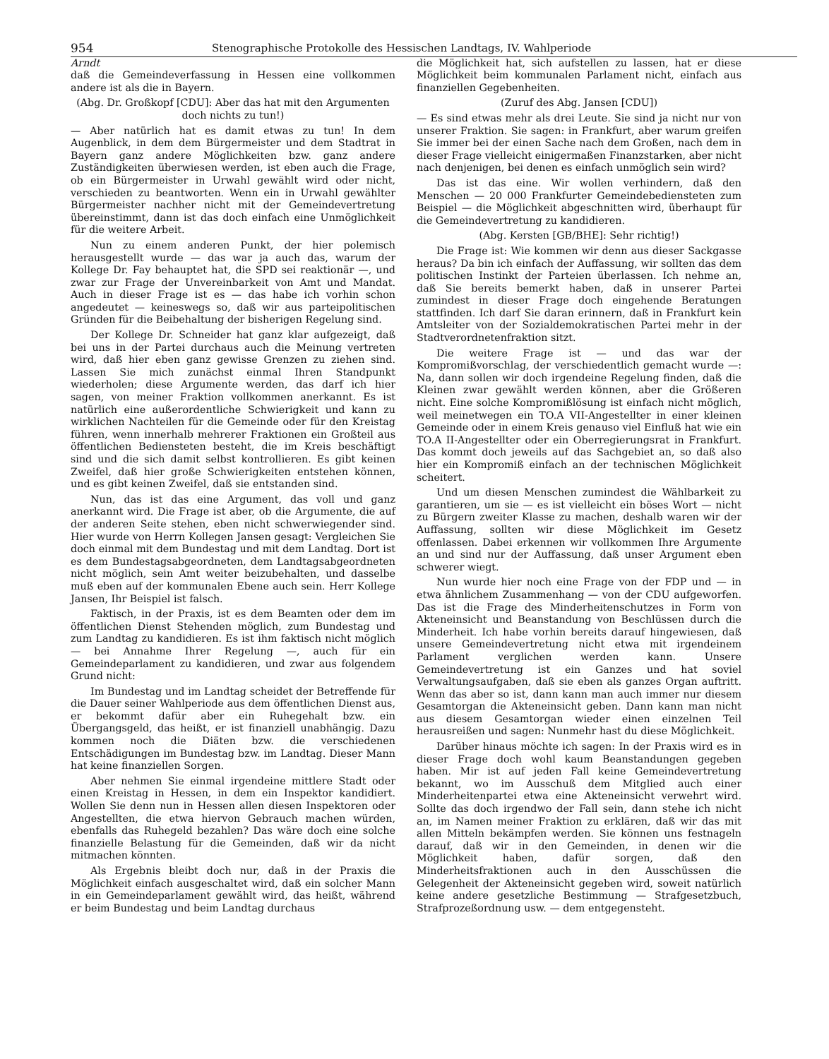954 Stenographische Protokolle des Hessischen Landtags, IV. Wahlperiode
Arndt
daß die Gemeindeverfassung in Hessen eine vollkommen andere ist als die in Bayern.
(Abg. Dr. Großkopf [CDU]: Aber das hat mit den Argumenten doch nichts zu tun!)
— Aber natürlich hat es damit etwas zu tun! In dem Augenblick, in dem dem Bürgermeister und dem Stadtrat in Bayern ganz andere Möglichkeiten bzw. ganz andere Zuständigkeiten überwiesen werden, ist eben auch die Frage, ob ein Bürgermeister in Urwahl gewählt wird oder nicht, verschieden zu beantworten. Wenn ein in Urwahl gewählter Bürgermeister nachher nicht mit der Gemeindevertretung übereinstimmt, dann ist das doch einfach eine Unmöglichkeit für die weitere Arbeit.
Nun zu einem anderen Punkt, der hier polemisch herausgestellt wurde — das war ja auch das, warum der Kollege Dr. Fay behauptet hat, die SPD sei reaktionär —, und zwar zur Frage der Unvereinbarkeit von Amt und Mandat. Auch in dieser Frage ist es — das habe ich vorhin schon angedeutet — keineswegs so, daß wir aus parteipolitischen Gründen für die Beibehaltung der bisherigen Regelung sind.
Der Kollege Dr. Schneider hat ganz klar aufgezeigt, daß bei uns in der Partei durchaus auch die Meinung vertreten wird, daß hier eben ganz gewisse Grenzen zu ziehen sind. Lassen Sie mich zunächst einmal Ihren Standpunkt wiederholen; diese Argumente werden, das darf ich hier sagen, von meiner Fraktion vollkommen anerkannt. Es ist natürlich eine außerordentliche Schwierigkeit und kann zu wirklichen Nachteilen für die Gemeinde oder für den Kreistag führen, wenn innerhalb mehrerer Fraktionen ein Großteil aus öffentlichen Bediensteten besteht, die im Kreis beschäftigt sind und die sich damit selbst kontrollieren. Es gibt keinen Zweifel, daß hier große Schwierigkeiten entstehen können, und es gibt keinen Zweifel, daß sie entstanden sind.
Nun, das ist das eine Argument, das voll und ganz anerkannt wird. Die Frage ist aber, ob die Argumente, die auf der anderen Seite stehen, eben nicht schwerwiegender sind. Hier wurde von Herrn Kollegen Jansen gesagt: Vergleichen Sie doch einmal mit dem Bundestag und mit dem Landtag. Dort ist es dem Bundestagsabgeordneten, dem Landtagsabgeordneten nicht möglich, sein Amt weiter beizubehalten, und dasselbe muß eben auf der kommunalen Ebene auch sein. Herr Kollege Jansen, Ihr Beispiel ist falsch.
Faktisch, in der Praxis, ist es dem Beamten oder dem im öffentlichen Dienst Stehenden möglich, zum Bundestag und zum Landtag zu kandidieren. Es ist ihm faktisch nicht möglich — bei Annahme Ihrer Regelung —, auch für ein Gemeindeparlament zu kandidieren, und zwar aus folgendem Grund nicht:
Im Bundestag und im Landtag scheidet der Betreffende für die Dauer seiner Wahlperiode aus dem öffentlichen Dienst aus, er bekommt dafür aber ein Ruhegehalt bzw. ein Übergangsgeld, das heißt, er ist finanziell unabhängig. Dazu kommen noch die Diäten bzw. die verschiedenen Entschädigungen im Bundestag bzw. im Landtag. Dieser Mann hat keine finanziellen Sorgen.
Aber nehmen Sie einmal irgendeine mittlere Stadt oder einen Kreistag in Hessen, in dem ein Inspektor kandidiert. Wollen Sie denn nun in Hessen allen diesen Inspektoren oder Angestellten, die etwa hiervon Gebrauch machen würden, ebenfalls das Ruhegeld bezahlen? Das wäre doch eine solche finanzielle Belastung für die Gemeinden, daß wir da nicht mitmachen könnten.
Als Ergebnis bleibt doch nur, daß in der Praxis die Möglichkeit einfach ausgeschaltet wird, daß ein solcher Mann in ein Gemeindeparlament gewählt wird, das heißt, während er beim Bundestag und beim Landtag durchaus
die Möglichkeit hat, sich aufstellen zu lassen, hat er diese Möglichkeit beim kommunalen Parlament nicht, einfach aus finanziellen Gegebenheiten.
(Zuruf des Abg. Jansen [CDU])
— Es sind etwas mehr als drei Leute. Sie sind ja nicht nur von unserer Fraktion. Sie sagen: in Frankfurt, aber warum greifen Sie immer bei der einen Sache nach dem Großen, nach dem in dieser Frage vielleicht einigermaßen Finanzstarken, aber nicht nach denjenigen, bei denen es einfach unmöglich sein wird?
Das ist das eine. Wir wollen verhindern, daß den Menschen — 20 000 Frankfurter Gemeindebediensteten zum Beispiel — die Möglichkeit abgeschnitten wird, überhaupt für die Gemeindevertretung zu kandidieren.
(Abg. Kersten [GB/BHE]: Sehr richtig!)
Die Frage ist: Wie kommen wir denn aus dieser Sackgasse heraus? Da bin ich einfach der Auffassung, wir sollten das dem politischen Instinkt der Parteien überlassen. Ich nehme an, daß Sie bereits bemerkt haben, daß in unserer Partei zumindest in dieser Frage doch eingehende Beratungen stattfinden. Ich darf Sie daran erinnern, daß in Frankfurt kein Amtsleiter von der Sozialdemokratischen Partei mehr in der Stadtverordnetenfraktion sitzt.
Die weitere Frage ist — und das war der Kompromißvorschlag, der verschiedentlich gemacht wurde —: Na, dann sollen wir doch irgendeine Regelung finden, daß die Kleinen zwar gewählt werden können, aber die Größeren nicht. Eine solche Kompromißlösung ist einfach nicht möglich, weil meinetwegen ein TO.A VII-Angestellter in einer kleinen Gemeinde oder in einem Kreis genauso viel Einfluß hat wie ein TO.A II-Angestellter oder ein Oberregierungsrat in Frankfurt. Das kommt doch jeweils auf das Sachgebiet an, so daß also hier ein Kompromiß einfach an der technischen Möglichkeit scheitert.
Und um diesen Menschen zumindest die Wählbarkeit zu garantieren, um sie — es ist vielleicht ein böses Wort — nicht zu Bürgern zweiter Klasse zu machen, deshalb waren wir der Auffassung, sollten wir diese Möglichkeit im Gesetz offenlassen. Dabei erkennen wir vollkommen Ihre Argumente an und sind nur der Auffassung, daß unser Argument eben schwerer wiegt.
Nun wurde hier noch eine Frage von der FDP und — in etwa ähnlichem Zusammenhang — von der CDU aufgeworfen. Das ist die Frage des Minderheitenschutzes in Form von Akteneinsicht und Beanstandung von Beschlüssen durch die Minderheit. Ich habe vorhin bereits darauf hingewiesen, daß unsere Gemeindevertretung nicht etwa mit irgendeinem Parlament verglichen werden kann. Unsere Gemeindevertretung ist ein Ganzes und hat soviel Verwaltungsaufgaben, daß sie eben als ganzes Organ auftritt. Wenn das aber so ist, dann kann man auch immer nur diesem Gesamtorgan die Akteneinsicht geben. Dann kann man nicht aus diesem Gesamtorgan wieder einen einzelnen Teil herausreißen und sagen: Nunmehr hast du diese Möglichkeit.
Darüber hinaus möchte ich sagen: In der Praxis wird es in dieser Frage doch wohl kaum Beanstandungen gegeben haben. Mir ist auf jeden Fall keine Gemeindevertretung bekannt, wo im Ausschuß dem Mitglied auch einer Minderheitenpartei etwa eine Akteneinsicht verwehrt wird. Sollte das doch irgendwo der Fall sein, dann stehe ich nicht an, im Namen meiner Fraktion zu erklären, daß wir das mit allen Mitteln bekämpfen werden. Sie können uns festnageln darauf, daß wir in den Gemeinden, in denen wir die Möglichkeit haben, dafür sorgen, daß den Minderheitsfraktionen auch in den Ausschüssen die Gelegenheit der Akteneinsicht gegeben wird, soweit natürlich keine andere gesetzliche Bestimmung — Strafgesetzbuch, Strafprozeßordnung usw. — dem entgegensteht.